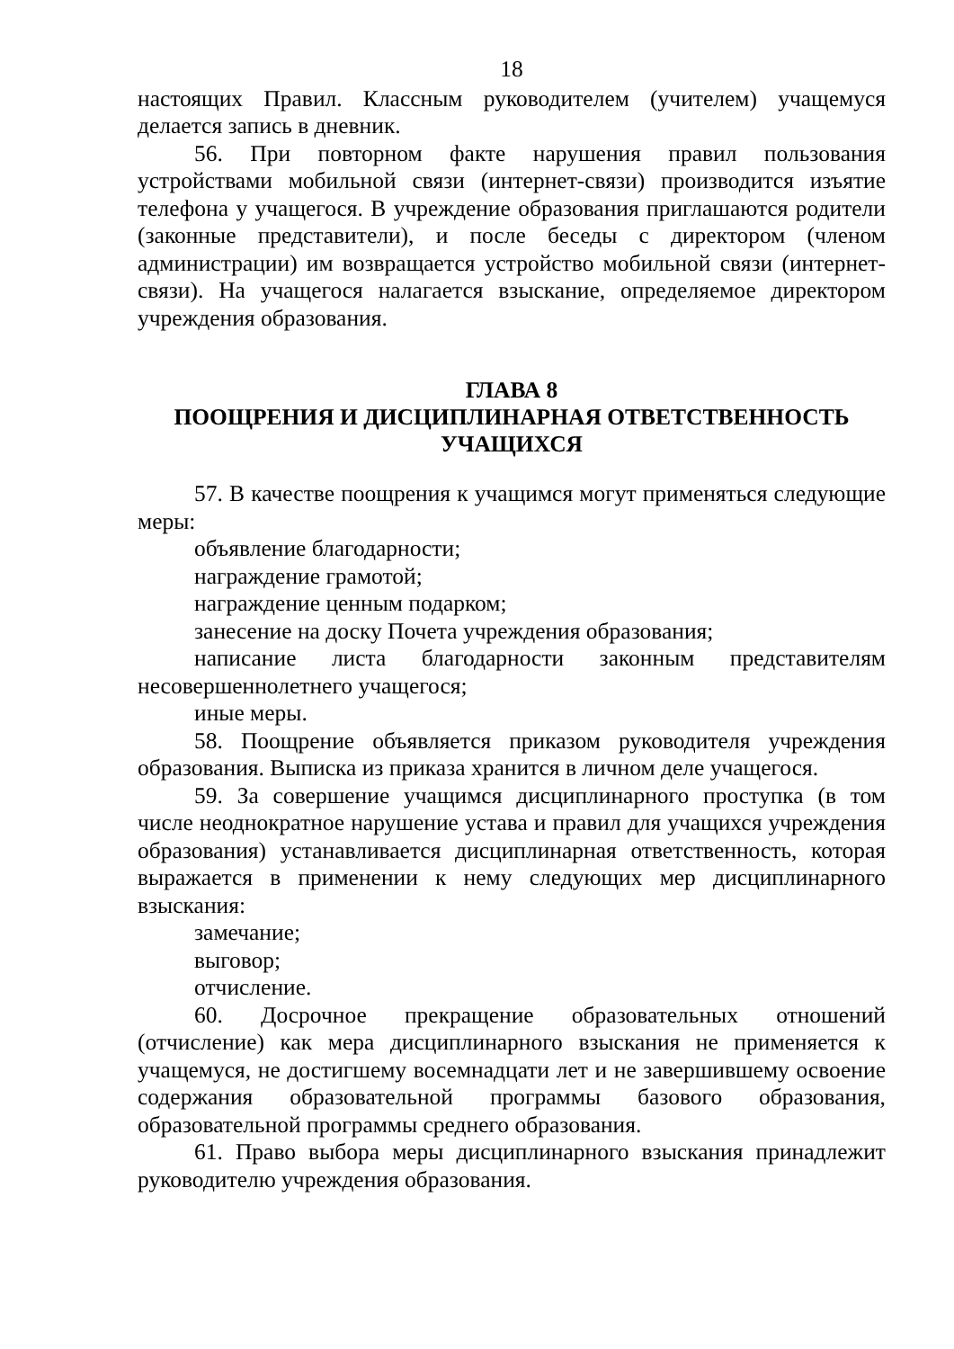18
настоящих Правил. Классным руководителем (учителем) учащемуся делается запись в дневник.
56. При повторном факте нарушения правил пользования устройствами мобильной связи (интернет-связи) производится изъятие телефона у учащегося. В учреждение образования приглашаются родители (законные представители), и после беседы с директором (членом администрации) им возвращается устройство мобильной связи (интернет-связи). На учащегося налагается взыскание, определяемое директором учреждения образования.
ГЛАВА 8
ПООЩРЕНИЯ И ДИСЦИПЛИНАРНАЯ ОТВЕТСТВЕННОСТЬ
УЧАЩИХСЯ
57. В качестве поощрения к учащимся могут применяться следующие меры:
объявление благодарности;
награждение грамотой;
награждение ценным подарком;
занесение на доску Почета учреждения образования;
написание листа благодарности законным представителям несовершеннолетнего учащегося;
иные меры.
58. Поощрение объявляется приказом руководителя учреждения образования. Выписка из приказа хранится в личном деле учащегося.
59. За совершение учащимся дисциплинарного проступка (в том числе неоднократное нарушение устава и правил для учащихся учреждения образования) устанавливается дисциплинарная ответственность, которая выражается в применении к нему следующих мер дисциплинарного взыскания:
замечание;
выговор;
отчисление.
60. Досрочное прекращение образовательных отношений (отчисление) как мера дисциплинарного взыскания не применяется к учащемуся, не достигшему восемнадцати лет и не завершившему освоение содержания образовательной программы базового образования, образовательной программы среднего образования.
61. Право выбора меры дисциплинарного взыскания принадлежит руководителю учреждения образования.